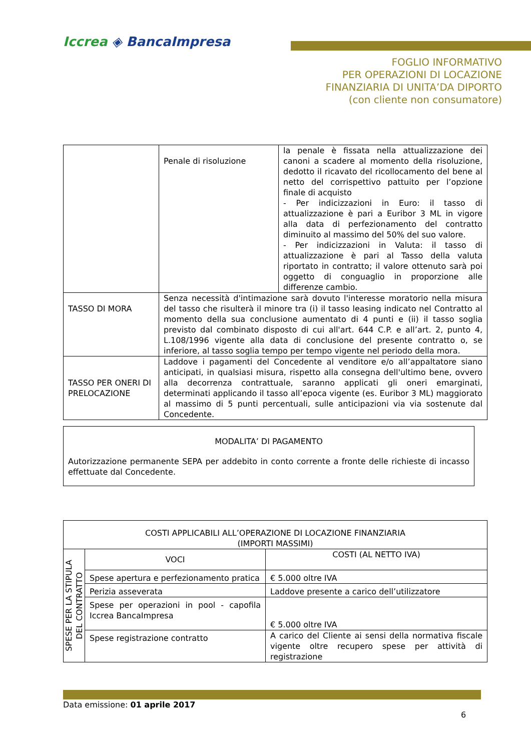Iccrea ◈ BancaImpresa
FOGLIO INFORMATIVO
PER OPERAZIONI DI LOCAZIONE
FINANZIARIA DI UNITA’DA DIPORTO
(con cliente non consumatore)
| | Penale di risoluzione | la penale è fissata nella attualizzazione dei canoni a scadere al momento della risoluzione, dedotto il ricavato del ricollocamento del bene al netto del corrispettivo pattuito per l’opzione finale di acquisto - Per indicizzazioni in Euro: il tasso di attualizzazione è pari a Euribor 3 ML in vigore alla data di perfezionamento del contratto diminuito al massimo del 50% del suo valore. - Per indicizzazioni in Valuta: il tasso di attualizzazione è pari al Tasso della valuta riportato in contratto; il valore ottenuto sarà poi oggetto di conguaglio in proporzione alle differenze cambio. |
| TASSO DI MORA | Senza necessità d'intimazione sarà dovuto l'interesse moratorio nella misura del tasso che risulterà il minore tra (i) il tasso leasing indicato nel Contratto al momento della sua conclusione aumentato di 4 punti e (ii) il tasso soglia previsto dal combinato disposto di cui all'art. 644 C.P. e all’art. 2, punto 4, L.108/1996 vigente alla data di conclusione del presente contratto o, se inferiore, al tasso soglia tempo per tempo vigente nel periodo della mora. | |
| TASSO PER ONERI DI PRELOCAZIONE | Laddove i pagamenti del Concedente al venditore e/o all’appaltatore siano anticipati, in qualsiasi misura, rispetto alla consegna dell'ultimo bene, ovvero alla decorrenza contrattuale, saranno applicati gli oneri emarginati, determinati applicando il tasso all’epoca vigente (es. Euribor 3 ML) maggiorato al massimo di 5 punti percentuali, sulle anticipazioni via via sostenute dal Concedente. | |
MODALITA’ DI PAGAMENTO
Autorizzazione permanente SEPA per addebito in conto corrente a fronte delle richieste di incasso effettuate dal Concedente.
| COSTI APPLICABILI ALL’OPERAZIONE DI LOCAZIONE FINANZIARIA (IMPORTI MASSIMI) | | |
| --- | --- | --- |
| SPESE PER LA STIPULA DEL CONTRATTO | VOCI | COSTI (AL NETTO IVA) |
| | Spese apertura e perfezionamento pratica | € 5.000 oltre IVA |
| | Perizia asseverata | Laddove presente a carico dell’utilizzatore |
| | Spese per operazioni in pool - capofila Iccrea BancaImpresa | € 5.000 oltre IVA |
| | Spese registrazione contratto | A carico del Cliente ai sensi della normativa fiscale vigente oltre recupero spese per attività di registrazione |
Data emissione: 01 aprile 2017
6